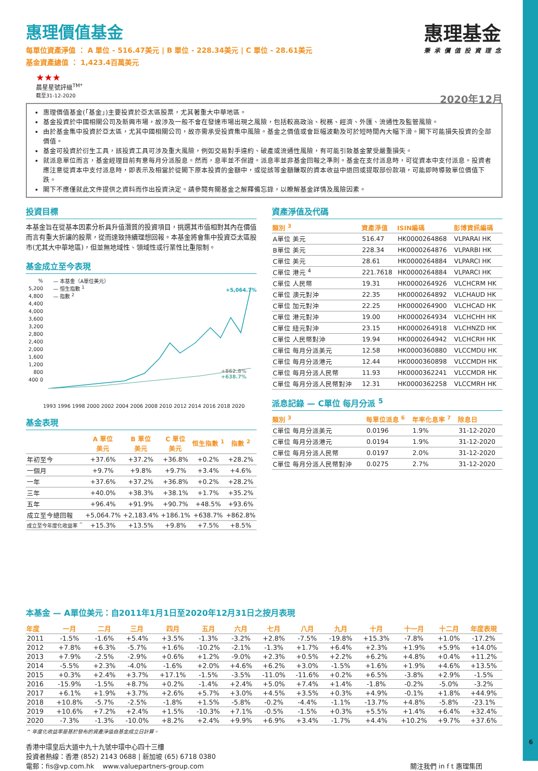惠理基金
秉承價值投資理念
惠理價值基金
每單位資產淨值 ： A 單位 - 516.47美元 | B 單位 - 228.34美元 | C 單位 - 28.61美元
基金資產總值 ： 1,423.4百萬美元
★★★
晨星星號評級<sup>TM*</sup>
截至31-12-2020 2020年12月
惠理價值基金(「基金」)主要投資於亞太區股票，尤其著重大中華地區。
基金投資於中國相關公司及新興市場，故涉及一般不會在發達市場出現之風險，包括較高政治、稅務、經濟、外匯、流通性及監管風險。
由於基金集中投資於亞太區，尤其中國相關公司，故亦需承受投資集中風險。基金之價值或會巨幅波動及可於短時間內大幅下滑。閣下可能損失投資的全部價值。
基金可投資於衍生工具，該投資工具可涉及重大風險，例如交易對手違約、破產或流通性風險，有可能引致基金蒙受嚴重損失。
就派息單位而言，基金經理目前有意每月分派股息。然而，息率並不保證。派息率並非基金回報之準則。基金在支付派息時，可從資本中支付派息。投資者應注意從資本中支付派息時，即表示及相當於從閣下原本投資的金額中，或從該等金額賺取的資本收益中退回或提取部份款項，可能即時導致單位價值下跌。
閣下不應僅就此文件提供之資料而作出投資決定。請參閱有關基金之解釋備忘錄，以瞭解基金詳情及風險因素。
投資目標
本基金旨在從基本因素分析具升值潛質的投資項目，挑選其市值相對其內在價值而言有重大折讓的股票，從而達致持續理想回報。本基金將會集中投資亞太區股市(尤其大中華地區)，但並無地域性、領域性或行業性比重限制。
基金成立至今表現
% 5,200 4,800 4,400 4,000 3,600 3,200 2,800 2,400 2,000 1,600 1,200 800 400 0
— 本基金（A單位美元）
— 恒生指數 <sup>1</sup>
— 指數 <sup>2</sup>
+5,064.7%
+862.8%
+638.7%
1993 1996 1998 2000 2002 2004 2006 2008 2010 2012 2014 2016 2018 2020
基金表現
| | A 單位 美元 | B 單位 美元 | C 單位 美元 | 恒生指數 <sup>1</sup> | 指數 <sup>2</sup> |
| --- | --- | --- | --- | --- | --- |
| 年初至今 | +37.6% | +37.2% | +36.8% | +0.2% | +28.2% |
| 一個月 | +9.7% | +9.8% | +9.7% | +3.4% | +4.6% |
| 一年 | +37.6% | +37.2% | +36.8% | +0.2% | +28.2% |
| 三年 | +40.0% | +38.3% | +38.1% | +1.7% | +35.2% |
| 五年 | +96.4% | +91.9% | +90.7% | +48.5% | +93.6% |
| 成立至今總回報 | +5,064.7% | +2,183.4% | +186.1% | +638.7% | +862.8% |
| 成立至今年度化收益率 <sup>^</sup> | +15.3% | +13.5% | +9.8% | +7.5% | +8.5% |
資產淨值及代碼
| 類別 <sup>3</sup> | 資產淨值 | ISIN編碼 | 彭博資訊編碼 |
| --- | --- | --- | --- |
| A單位 美元 | 516.47 | HK0000264868 | VLPARAI HK |
| B單位 美元 | 228.34 | HK0000264876 | VLPARBI HK |
| C單位 美元 | 28.61 | HK0000264884 | VLPARCI HK |
| C單位 港元 <sup>4</sup> | 221.7618 | HK0000264884 | VLPARCI HK |
| C單位 人民幣 | 19.31 | HK0000264926 | VLCHCRM HK |
| C單位 澳元對沖 | 22.35 | HK0000264892 | VLCHAUD HK |
| C單位 加元對沖 | 22.25 | HK0000264900 | VLCHCAD HK |
| C單位 港元對沖 | 19.00 | HK0000264934 | VLCHCHH HK |
| C單位 紐元對沖 | 23.15 | HK0000264918 | VLCHNZD HK |
| C單位 人民幣對沖 | 19.94 | HK0000264942 | VLCHCRH HK |
| C單位 每月分派美元 | 12.58 | HK0000360880 | VLCCMDU HK |
| C單位 每月分派港元 | 12.44 | HK0000360898 | VLCCMDH HK |
| C單位 每月分派人民幣 | 11.93 | HK0000362241 | VLCCMDR HK |
| C單位 每月分派人民幣對沖 | 12.31 | HK0000362258 | VLCCMRH HK |
派息記錄 — C單位 每月分派 <sup>5</sup>
| 類別 <sup>3</sup> | 每單位派息 <sup>6</sup> | 年率化息率 <sup>7</sup> | 除息日 |
| --- | --- | --- | --- |
| C單位 每月分派美元 | 0.0196 | 1.9% | 31-12-2020 |
| C單位 每月分派港元 | 0.0194 | 1.9% | 31-12-2020 |
| C單位 每月分派人民幣 | 0.0197 | 2.0% | 31-12-2020 |
| C單位 每月分派人民幣對沖 | 0.0275 | 2.7% | 31-12-2020 |
本基金 — A單位美元：自2011年1月1日至2020年12月31日之按月表現
| 年度 | 一月 | 二月 | 三月 | 四月 | 五月 | 六月 | 七月 | 八月 | 九月 | 十月 | 十一月 | 十二月 | 年度表現 |
| --- | --- | --- | --- | --- | --- | --- | --- | --- | --- | --- | --- | --- | --- |
| 2011 | -1.5% | -1.6% | +5.4% | +3.5% | -1.3% | -3.2% | +2.8% | -7.5% | -19.8% | +15.3% | -7.8% | +1.0% | -17.2% |
| 2012 | +7.8% | +6.3% | -5.7% | +1.6% | -10.2% | -2.1% | -1.3% | +1.7% | +6.4% | +2.3% | +1.9% | +5.9% | +14.0% |
| 2013 | +7.9% | -2.5% | -2.9% | +0.6% | +1.2% | -9.0% | +2.3% | +0.5% | +2.2% | +6.2% | +4.8% | +0.4% | +11.2% |
| 2014 | -5.5% | +2.3% | -4.0% | -1.6% | +2.0% | +4.6% | +6.2% | +3.0% | -1.5% | +1.6% | +1.9% | +4.6% | +13.5% |
| 2015 | +0.3% | +2.4% | +3.7% | +17.1% | -1.5% | -3.5% | -11.0% | -11.6% | +0.2% | +6.5% | -3.8% | +2.9% | -1.5% |
| 2016 | -15.9% | -1.5% | +8.7% | +0.2% | -1.4% | +2.4% | +5.0% | +7.4% | +1.4% | -1.8% | -0.2% | -5.0% | -3.2% |
| 2017 | +6.1% | +1.9% | +3.7% | +2.6% | +5.7% | +3.0% | +4.5% | +3.5% | +0.3% | +4.9% | -0.1% | +1.8% | +44.9% |
| 2018 | +10.8% | -5.7% | -2.5% | -1.8% | +1.5% | -5.8% | -0.2% | -4.4% | -1.1% | -13.7% | +4.8% | -5.8% | -23.1% |
| 2019 | +10.6% | +7.2% | +2.4% | +1.5% | -10.3% | +7.1% | -0.5% | -1.5% | +0.3% | +5.5% | +1.4% | +6.4% | +32.4% |
| 2020 | -7.3% | -1.3% | -10.0% | +8.2% | +2.4% | +9.9% | +6.9% | +3.4% | -1.7% | +4.4% | +10.2% | +9.7% | +37.6% |
^ 年度化收益率是基於發布的資產淨值自基金成立日計算。
香港中環皇后大道中九十九號中環中心四十三樓
投資者熱線：香港 (852) 2143 0688 | 新加坡 (65) 6718 0380
電郵：fis@vp.com.hk www.valuepartners-group.com 關注我們 in f t 惠理集团
6